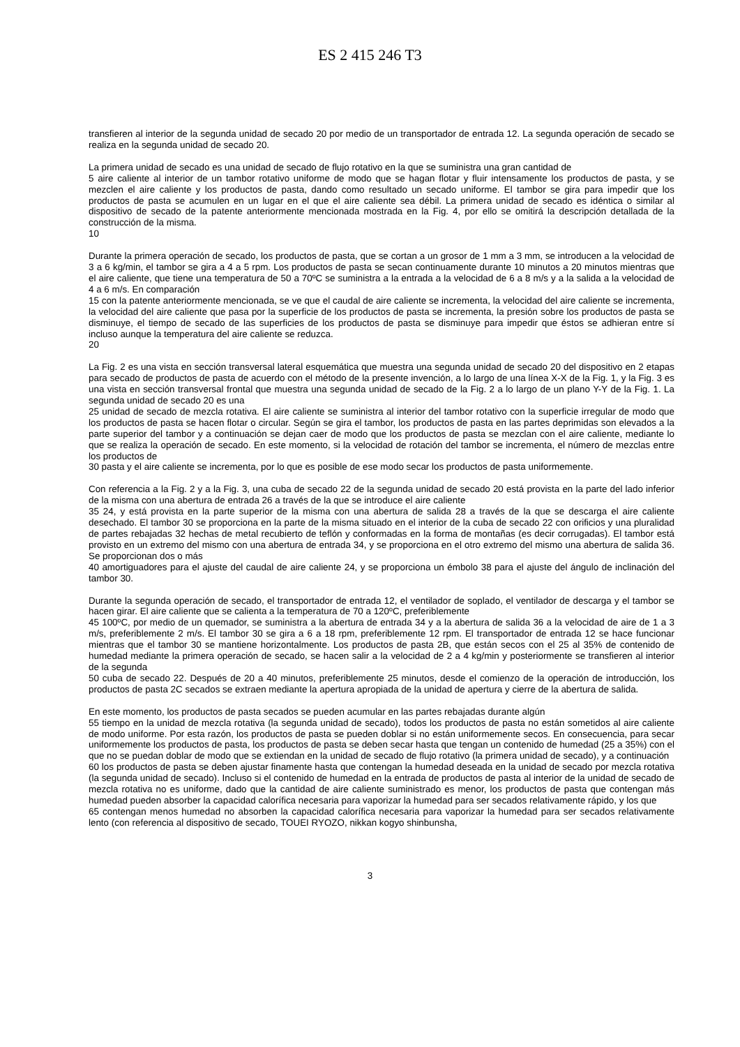ES 2 415 246 T3
transfieren al interior de la segunda unidad de secado 20 por medio de un transportador de entrada 12. La segunda operación de secado se realiza en la segunda unidad de secado 20.
La primera unidad de secado es una unidad de secado de flujo rotativo en la que se suministra una gran cantidad de
5 aire caliente al interior de un tambor rotativo uniforme de modo que se hagan flotar y fluir intensamente los productos de pasta, y se mezclen el aire caliente y los productos de pasta, dando como resultado un secado uniforme. El tambor se gira para impedir que los productos de pasta se acumulen en un lugar en el que el aire caliente sea débil. La primera unidad de secado es idéntica o similar al dispositivo de secado de la patente anteriormente mencionada mostrada en la Fig. 4, por ello se omitirá la descripción detallada de la construcción de la misma.
10
Durante la primera operación de secado, los productos de pasta, que se cortan a un grosor de 1 mm a 3 mm, se introducen a la velocidad de 3 a 6 kg/min, el tambor se gira a 4 a 5 rpm. Los productos de pasta se secan continuamente durante 10 minutos a 20 minutos mientras que el aire caliente, que tiene una temperatura de 50 a 70ºC se suministra a la entrada a la velocidad de 6 a 8 m/s y a la salida a la velocidad de 4 a 6 m/s. En comparación
15 con la patente anteriormente mencionada, se ve que el caudal de aire caliente se incrementa, la velocidad del aire caliente se incrementa, la velocidad del aire caliente que pasa por la superficie de los productos de pasta se incrementa, la presión sobre los productos de pasta se disminuye, el tiempo de secado de las superficies de los productos de pasta se disminuye para impedir que éstos se adhieran entre sí incluso aunque la temperatura del aire caliente se reduzca.
20
La Fig. 2 es una vista en sección transversal lateral esquemática que muestra una segunda unidad de secado 20 del dispositivo en 2 etapas para secado de productos de pasta de acuerdo con el método de la presente invención, a lo largo de una línea X-X de la Fig. 1, y la Fig. 3 es una vista en sección transversal frontal que muestra una segunda unidad de secado de la Fig. 2 a lo largo de un plano Y-Y de la Fig. 1. La segunda unidad de secado 20 es una
25 unidad de secado de mezcla rotativa. El aire caliente se suministra al interior del tambor rotativo con la superficie irregular de modo que los productos de pasta se hacen flotar o circular. Según se gira el tambor, los productos de pasta en las partes deprimidas son elevados a la parte superior del tambor y a continuación se dejan caer de modo que los productos de pasta se mezclan con el aire caliente, mediante lo que se realiza la operación de secado. En este momento, si la velocidad de rotación del tambor se incrementa, el número de mezclas entre los productos de
30 pasta y el aire caliente se incrementa, por lo que es posible de ese modo secar los productos de pasta uniformemente.
Con referencia a la Fig. 2 y a la Fig. 3, una cuba de secado 22 de la segunda unidad de secado 20 está provista en la parte del lado inferior de la misma con una abertura de entrada 26 a través de la que se introduce el aire caliente
35 24, y está provista en la parte superior de la misma con una abertura de salida 28 a través de la que se descarga el aire caliente desechado. El tambor 30 se proporciona en la parte de la misma situado en el interior de la cuba de secado 22 con orificios y una pluralidad de partes rebajadas 32 hechas de metal recubierto de teflón y conformadas en la forma de montañas (es decir corrugadas). El tambor está provisto en un extremo del mismo con una abertura de entrada 34, y se proporciona en el otro extremo del mismo una abertura de salida 36. Se proporcionan dos o más
40 amortiguadores para el ajuste del caudal de aire caliente 24, y se proporciona un émbolo 38 para el ajuste del ángulo de inclinación del tambor 30.
Durante la segunda operación de secado, el transportador de entrada 12, el ventilador de soplado, el ventilador de descarga y el tambor se hacen girar. El aire caliente que se calienta a la temperatura de 70 a 120ºC, preferiblemente
45 100ºC, por medio de un quemador, se suministra a la abertura de entrada 34 y a la abertura de salida 36 a la velocidad de aire de 1 a 3 m/s, preferiblemente 2 m/s. El tambor 30 se gira a 6 a 18 rpm, preferiblemente 12 rpm. El transportador de entrada 12 se hace funcionar mientras que el tambor 30 se mantiene horizontalmente. Los productos de pasta 2B, que están secos con el 25 al 35% de contenido de humedad mediante la primera operación de secado, se hacen salir a la velocidad de 2 a 4 kg/min y posteriormente se transfieren al interior de la segunda
50 cuba de secado 22. Después de 20 a 40 minutos, preferiblemente 25 minutos, desde el comienzo de la operación de introducción, los productos de pasta 2C secados se extraen mediante la apertura apropiada de la unidad de apertura y cierre de la abertura de salida.
En este momento, los productos de pasta secados se pueden acumular en las partes rebajadas durante algún
55 tiempo en la unidad de mezcla rotativa (la segunda unidad de secado), todos los productos de pasta no están sometidos al aire caliente de modo uniforme. Por esta razón, los productos de pasta se pueden doblar si no están uniformemente secos. En consecuencia, para secar uniformemente los productos de pasta, los productos de pasta se deben secar hasta que tengan un contenido de humedad (25 a 35%) con el que no se puedan doblar de modo que se extiendan en la unidad de secado de flujo rotativo (la primera unidad de secado), y a continuación
60 los productos de pasta se deben ajustar finamente hasta que contengan la humedad deseada en la unidad de secado por mezcla rotativa (la segunda unidad de secado). Incluso si el contenido de humedad en la entrada de productos de pasta al interior de la unidad de secado de mezcla rotativa no es uniforme, dado que la cantidad de aire caliente suministrado es menor, los productos de pasta que contengan más humedad pueden absorber la capacidad calorífica necesaria para vaporizar la humedad para ser secados relativamente rápido, y los que
65 contengan menos humedad no absorben la capacidad calorífica necesaria para vaporizar la humedad para ser secados relativamente lento (con referencia al dispositivo de secado, TOUEI RYOZO, nikkan kogyo shinbunsha,
3